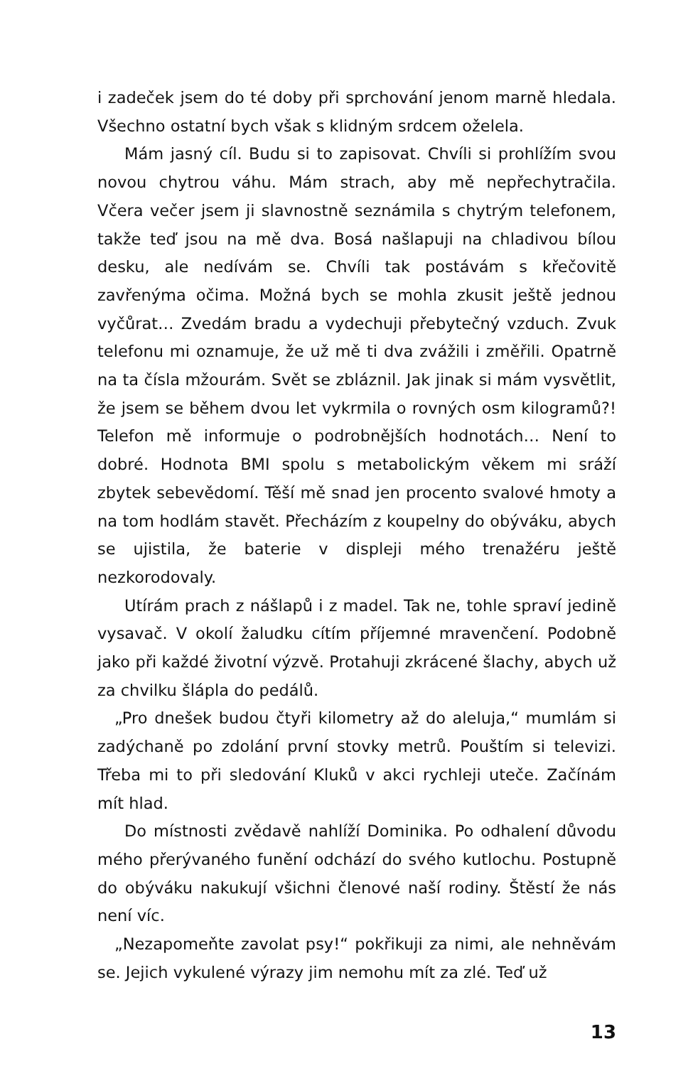i zadeček jsem do té doby při sprchování jenom marně hledala. Všechno ostatní bych však s klidným srdcem oželela.
Mám jasný cíl. Budu si to zapisovat. Chvíli si prohlížím svou novou chytrou váhu. Mám strach, aby mě nepřechytračila. Včera večer jsem ji slavnostně seznámila s chytrým telefonem, takže teď jsou na mě dva. Bosá našlapuji na chladivou bílou desku, ale nedívám se. Chvíli tak postávám s křečovitě zavřenýma očima. Možná bych se mohla zkusit ještě jednou vyčůrat… Zvedám bradu a vydechuji přebytečný vzduch. Zvuk telefonu mi oznamuje, že už mě ti dva zvážili i změřili. Opatrně na ta čísla mžourám. Svět se zbláznil. Jak jinak si mám vysvětlit, že jsem se během dvou let vykrmila o rovných osm kilogramů?! Telefon mě informuje o podrobnějších hodnotách… Není to dobré. Hodnota BMI spolu s metabolickým věkem mi sráží zbytek sebevědomí. Těší mě snad jen procento svalové hmoty a na tom hodlám stavět. Přecházím z koupelny do obýváku, abych se ujistila, že baterie v displeji mého trenažéru ještě nezkorodovaly.
Utírám prach z nášlapů i z madel. Tak ne, tohle spraví jedině vysavač. V okolí žaludku cítím příjemné mravenčení. Podobně jako při každé životní výzvě. Protahuji zkrácené šlachy, abych už za chvilku šlápla do pedálů.
„Pro dnešek budou čtyři kilometry až do aleluja,“ mumlám si zadýchaně po zdolání první stovky metrů. Pouštím si televizi. Třeba mi to při sledování Kluků v akci rychleji uteče. Začínám mít hlad.
Do místnosti zvědavě nahlíží Dominika. Po odhalení důvodu mého přerývaného funění odchází do svého kutlochu. Postupně do obýváku nakukují všichni členové naší rodiny. Štěstí že nás není víc.
„Nezapomeňte zavolat psy!“ pokřikuji za nimi, ale nehněvám se. Jejich vykulené výrazy jim nemohu mít za zlé. Teď už
13